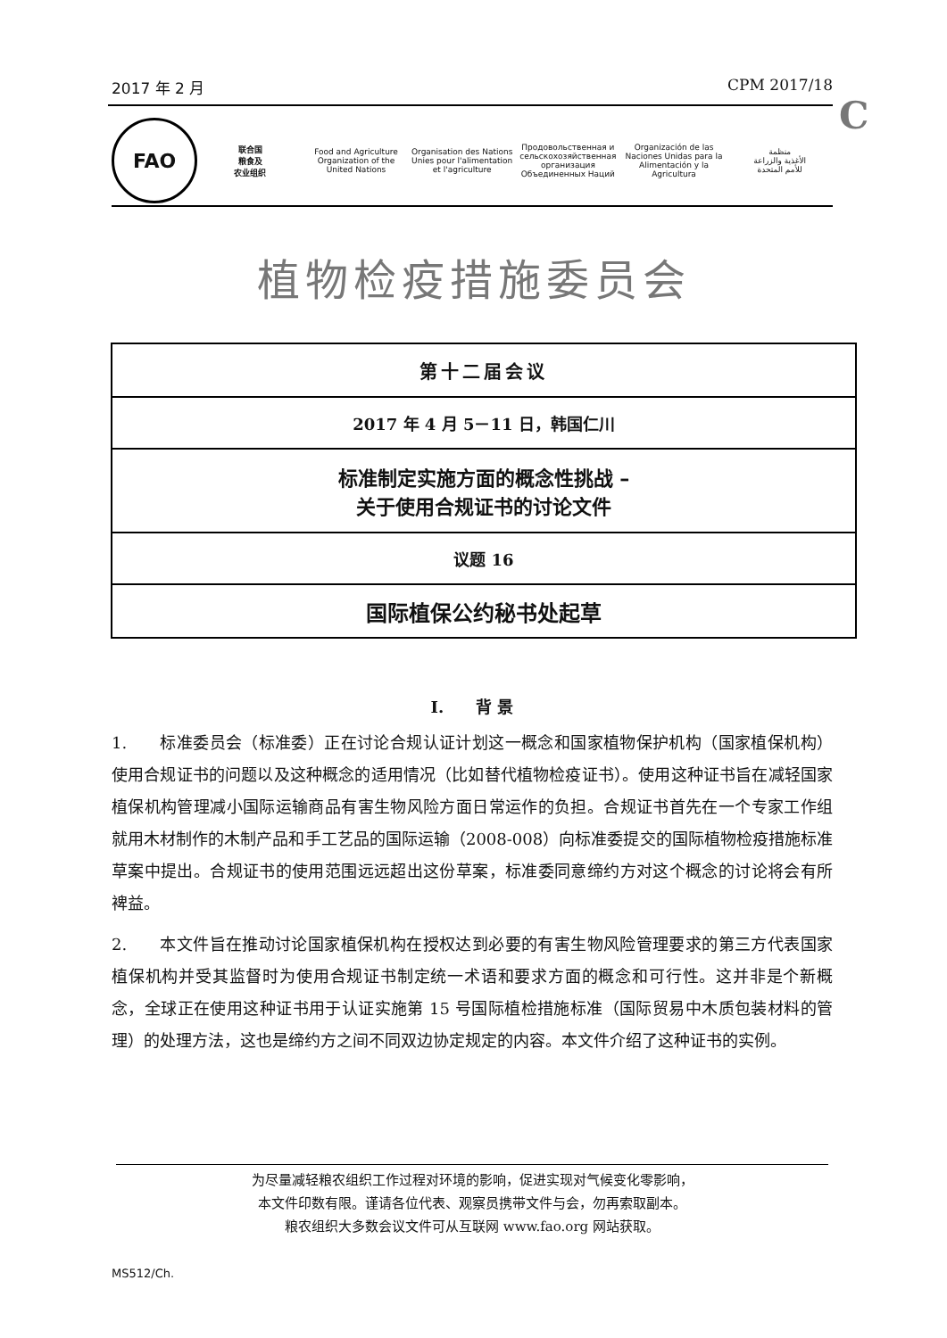2017 年 2 月 CPM 2017/18
C
FAO
联合国
粮食及
农业组织
Food and Agriculture
Organization of the
United Nations
Organisation des Nations
Unies pour l'alimentation
et l'agriculture
Продовольственная и
сельскохозяйственная организация
Объединенных Наций
Organización de las
Naciones Unidas para la
Alimentación y la Agricultura
منظمة
الأغذية والزراعة
للأمم المتحدة
植物检疫措施委员会
第十二届会议
2017 年 4 月 5－11 日，韩国仁川
标准制定实施方面的概念性挑战 –
关于使用合规证书的讨论文件
议题 16
国际植保公约秘书处起草
I.　　背 景
1.　　标准委员会（标准委）正在讨论合规认证计划这一概念和国家植物保护机构（国家植保机构）使用合规证书的问题以及这种概念的适用情况（比如替代植物检疫证书）。使用这种证书旨在减轻国家植保机构管理减小国际运输商品有害生物风险方面日常运作的负担。合规证书首先在一个专家工作组就用木材制作的木制产品和手工艺品的国际运输（2008-008）向标准委提交的国际植物检疫措施标准草案中提出。合规证书的使用范围远远超出这份草案，标准委同意缔约方对这个概念的讨论将会有所裨益。
2.　　本文件旨在推动讨论国家植保机构在授权达到必要的有害生物风险管理要求的第三方代表国家植保机构并受其监督时为使用合规证书制定统一术语和要求方面的概念和可行性。这并非是个新概念，全球正在使用这种证书用于认证实施第 15 号国际植检措施标准（国际贸易中木质包装材料的管理）的处理方法，这也是缔约方之间不同双边协定规定的内容。本文件介绍了这种证书的实例。
为尽量减轻粮农组织工作过程对环境的影响，促进实现对气候变化零影响，
本文件印数有限。谨请各位代表、观察员携带文件与会，勿再索取副本。
粮农组织大多数会议文件可从互联网 www.fao.org 网站获取。
MS512/Ch.